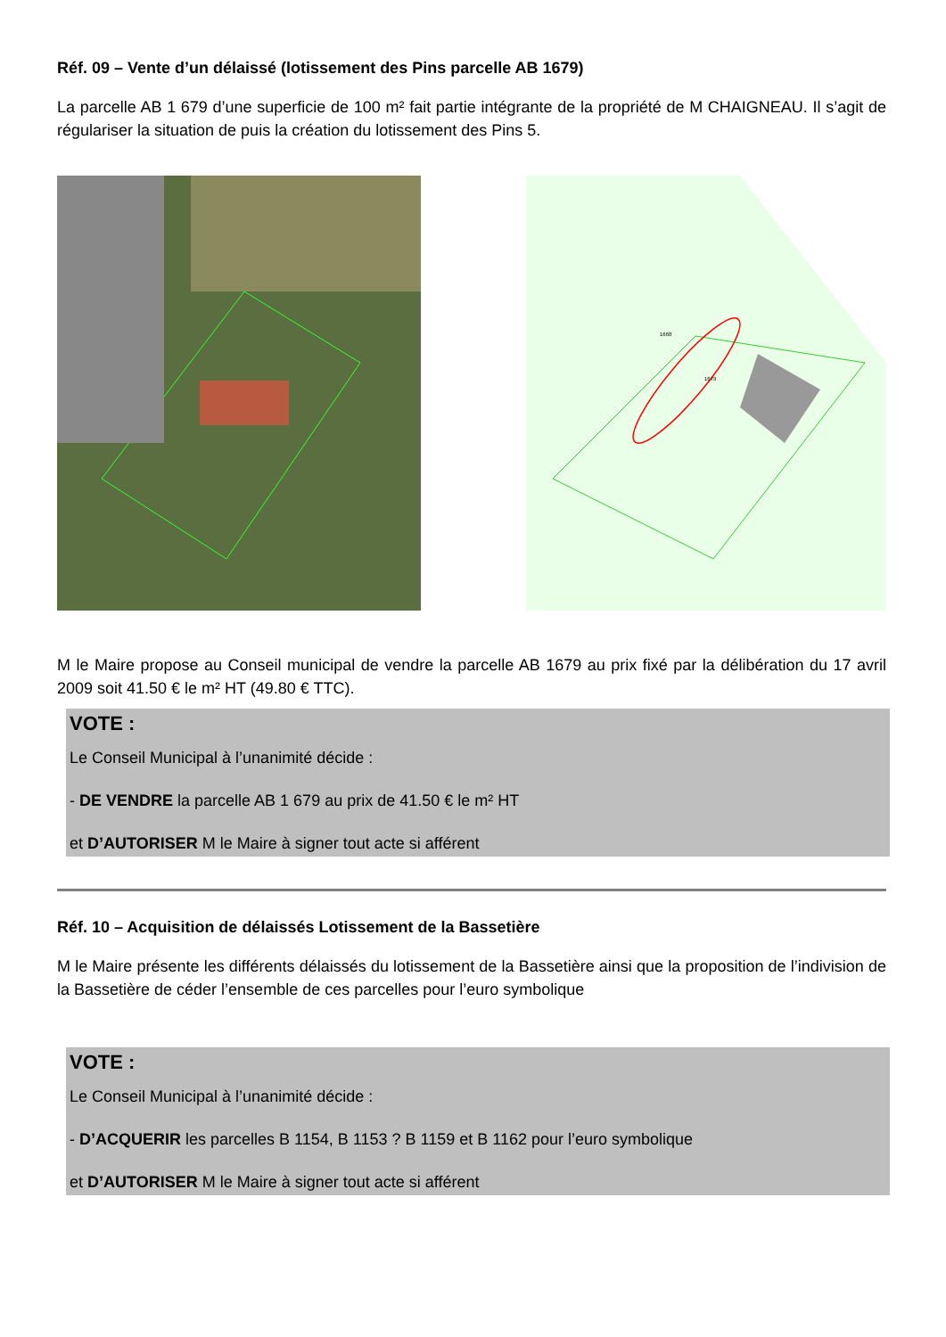Réf. 09 – Vente d’un délaissé (lotissement des Pins parcelle AB 1679)
La parcelle AB 1 679 d’une superficie de 100 m² fait partie intégrante de la propriété de M CHAIGNEAU. Il s’agit de régulariser la situation de puis la création du lotissement des Pins 5.
1668
1679
M le Maire propose au Conseil municipal de vendre la parcelle AB 1679 au prix fixé par la délibération du 17 avril 2009 soit 41.50 € le m² HT (49.80 € TTC).
VOTE :
Le Conseil Municipal à l’unanimité décide :
- DE VENDRE la parcelle AB 1 679 au prix de 41.50 € le m² HT
et D’AUTORISER M le Maire à signer tout acte si afférent
Réf. 10 – Acquisition de délaissés Lotissement de la Bassetière
M le Maire présente les différents délaissés du lotissement de la Bassetière ainsi que la proposition de l’indivision de la Bassetière de céder l’ensemble de ces parcelles pour l’euro symbolique
VOTE :
Le Conseil Municipal à l’unanimité décide :
- D’ACQUERIR les parcelles B 1154, B 1153 ? B 1159 et B 1162 pour l’euro symbolique
et D’AUTORISER M le Maire à signer tout acte si afférent